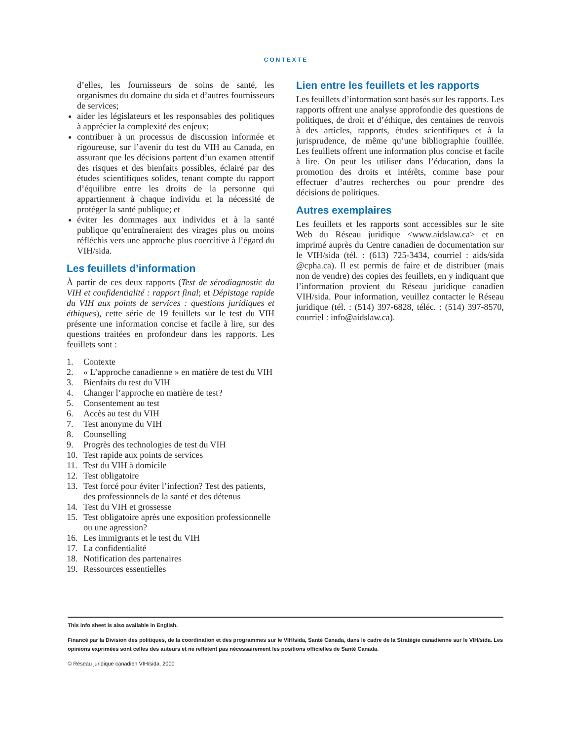CONTEXTE
d’elles, les fournisseurs de soins de santé, les organismes du domaine du sida et d’autres fournisseurs de services;
aider les législateurs et les responsables des politiques à apprécier la complexité des enjeux;
contribuer à un processus de discussion informée et rigoureuse, sur l’avenir du test du VIH au Canada, en assurant que les décisions partent d’un examen attentif des risques et des bienfaits possibles, éclairé par des études scientifiques solides, tenant compte du rapport d’équilibre entre les droits de la personne qui appartiennent à chaque individu et la nécessité de protéger la santé publique; et
éviter les dommages aux individus et à la santé publique qu’entraîneraient des virages plus ou moins réfléchis vers une approche plus coercitive à l’égard du VIH/sida.
Les feuillets d’information
À partir de ces deux rapports (Test de sérodiagnostic du VIH et confidentialité : rapport final; et Dépistage rapide du VIH aux points de services : questions juridiques et éthiques), cette série de 19 feuillets sur le test du VIH présente une information concise et facile à lire, sur des questions traitées en profondeur dans les rapports. Les feuillets sont :
1. Contexte
2. « L’approche canadienne » en matière de test du VIH
3. Bienfaits du test du VIH
4. Changer l’approche en matière de test?
5. Consentement au test
6. Accès au test du VIH
7. Test anonyme du VIH
8. Counselling
9. Progrès des technologies de test du VIH
10. Test rapide aux points de services
11. Test du VIH à domicile
12. Test obligatoire
13. Test forcé pour éviter l’infection? Test des patients, des professionnels de la santé et des détenus
14. Test du VIH et grossesse
15. Test obligatoire après une exposition professionnelle ou une agression?
16. Les immigrants et le test du VIH
17. La confidentialité
18. Notification des partenaires
19. Ressources essentielles
Lien entre les feuillets et les rapports
Les feuillets d’information sont basés sur les rapports. Les rapports offrent une analyse approfondie des questions de politiques, de droit et d’éthique, des centaines de renvois à des articles, rapports, études scientifiques et à la jurisprudence, de même qu’une bibliographie fouillée. Les feuillets offrent une information plus concise et facile à lire. On peut les utiliser dans l’éducation, dans la promotion des droits et intérêts, comme base pour effectuer d’autres recherches ou pour prendre des décisions de politiques.
Autres exemplaires
Les feuillets et les rapports sont accessibles sur le site Web du Réseau juridique <www.aidslaw.ca> et en imprimé auprès du Centre canadien de documentation sur le VIH/sida (tél. : (613) 725-3434, courriel : aids/sida @cpha.ca). Il est permis de faire et de distribuer (mais non de vendre) des copies des feuillets, en y indiquant que l’information provient du Réseau juridique canadien VIH/sida. Pour information, veuillez contacter le Réseau juridique (tél. : (514) 397-6828, téléc. : (514) 397-8570, courriel : info@aidslaw.ca).
This info sheet is also available in English.
Financé par la Division des politiques, de la coordination et des programmes sur le VIH/sida, Santé Canada, dans le cadre de la Stratégie canadienne sur le VIH/sida. Les opinions exprimées sont celles des auteurs et ne reflètent pas nécessairement les positions officielles de Santé Canada.
© Réseau juridique canadien VIH/sida, 2000